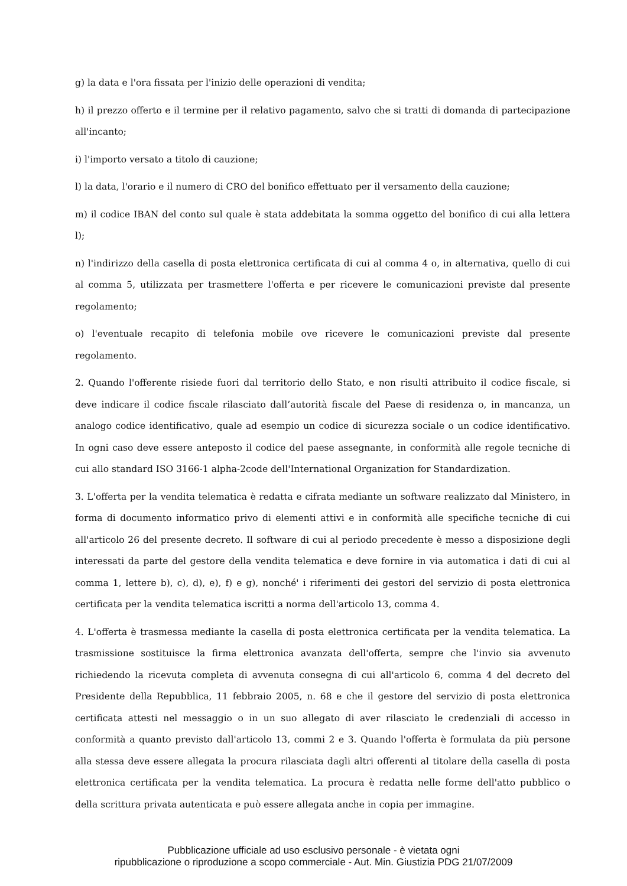g) la data e l'ora fissata per l'inizio delle operazioni di vendita;
h) il prezzo offerto e il termine per il relativo pagamento, salvo che si tratti di domanda di partecipazione all'incanto;
i) l'importo versato a titolo di cauzione;
l) la data, l'orario e il numero di CRO del bonifico effettuato per il versamento della cauzione;
m) il codice IBAN del conto sul quale è stata addebitata la somma oggetto del bonifico di cui alla lettera l);
n) l'indirizzo della casella di posta elettronica certificata di cui al comma 4 o, in alternativa, quello di cui al comma 5, utilizzata per trasmettere l'offerta e per ricevere le comunicazioni previste dal presente regolamento;
o) l'eventuale recapito di telefonia mobile ove ricevere le comunicazioni previste dal presente regolamento.
2. Quando l'offerente risiede fuori dal territorio dello Stato, e non risulti attribuito il codice fiscale, si deve indicare il codice fiscale rilasciato dall’autorità fiscale del Paese di residenza o, in mancanza, un analogo codice identificativo, quale ad esempio un codice di sicurezza sociale o un codice identificativo. In ogni caso deve essere anteposto il codice del paese assegnante, in conformità alle regole tecniche di cui allo standard ISO 3166-1 alpha-2code dell'International Organization for Standardization.
3. L'offerta per la vendita telematica è redatta e cifrata mediante un software realizzato dal Ministero, in forma di documento informatico privo di elementi attivi e in conformità alle specifiche tecniche di cui all'articolo 26 del presente decreto. Il software di cui al periodo precedente è messo a disposizione degli interessati da parte del gestore della vendita telematica e deve fornire in via automatica i dati di cui al comma 1, lettere b), c), d), e), f) e g), nonché' i riferimenti dei gestori del servizio di posta elettronica certificata per la vendita telematica iscritti a norma dell'articolo 13, comma 4.
4. L'offerta è trasmessa mediante la casella di posta elettronica certificata per la vendita telematica. La trasmissione sostituisce la firma elettronica avanzata dell'offerta, sempre che l'invio sia avvenuto richiedendo la ricevuta completa di avvenuta consegna di cui all'articolo 6, comma 4 del decreto del Presidente della Repubblica, 11 febbraio 2005, n. 68 e che il gestore del servizio di posta elettronica certificata attesti nel messaggio o in un suo allegato di aver rilasciato le credenziali di accesso in conformità a quanto previsto dall'articolo 13, commi 2 e 3. Quando l'offerta è formulata da più persone alla stessa deve essere allegata la procura rilasciata dagli altri offerenti al titolare della casella di posta elettronica certificata per la vendita telematica. La procura è redatta nelle forme dell'atto pubblico o della scrittura privata autenticata e può essere allegata anche in copia per immagine.
Pubblicazione ufficiale ad uso esclusivo personale - è vietata ogni
ripubblicazione o riproduzione a scopo commerciale - Aut. Min. Giustizia PDG 21/07/2009